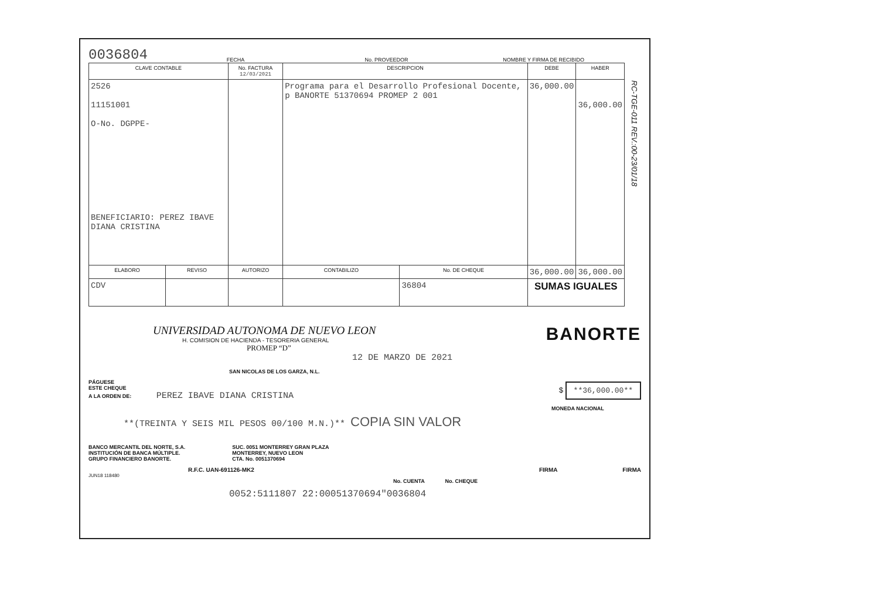RC-TGE-011 REV.:00-23/01/18
0036804
FECHA
No. PROVEEDOR
NOMBRE Y FIRMA DE RECIBIDO
| CLAVE CONTABLE | | No. FACTURA 12/03/2021 | DESCRIPCION | | DEBE | HABER |
| --- | --- | --- | --- | --- | --- | --- |
| 2526 11151001 O-No. DGPPE- BENEFICIARIO: PEREZ IBAVE DIANA CRISTINA | | | Programa para el Desarrollo Profesional Docente, p BANORTE 51370694 PROMEP 2 001 | | 36,000.00 | 36,000.00 |
| ELABORO | REVISO | AUTORIZO | CONTABILIZO | No. DE CHEQUE | 36,000.00 | 36,000.00 |
| CDV | | | | 36804 | SUMAS IGUALES | |
UNIVERSIDAD AUTONOMA DE NUEVO LEON
H. COMISION DE HACIENDA - TESORERIA GENERAL
PROMEP “D”
BANORTE
12 DE MARZO DE 2021
SAN NICOLAS DE LOS GARZA, N.L.
PÁGUESE
ESTE CHEQUE
A LA ORDEN DE: PEREZ IBAVE DIANA CRISTINA
$ **36,000.00**
MONEDA NACIONAL
**(TREINTA Y SEIS MIL PESOS 00/100 M.N.)** COPIA SIN VALOR
BANCO MERCANTIL DEL NORTE, S.A.
INSTITUCIÓN DE BANCA MÚLTIPLE.
GRUPO FINANCIERO BANORTE.
SUC. 0051 MONTERREY GRAN PLAZA
MONTERREY, NUEVO LEON
CTA. No. 0051370694
R.F.C. UAN-691126-MK2 FIRMA FIRMA
JUN18 118480
No. CUENTA No. CHEQUE
0052:5111807 22:00051370694"0036804